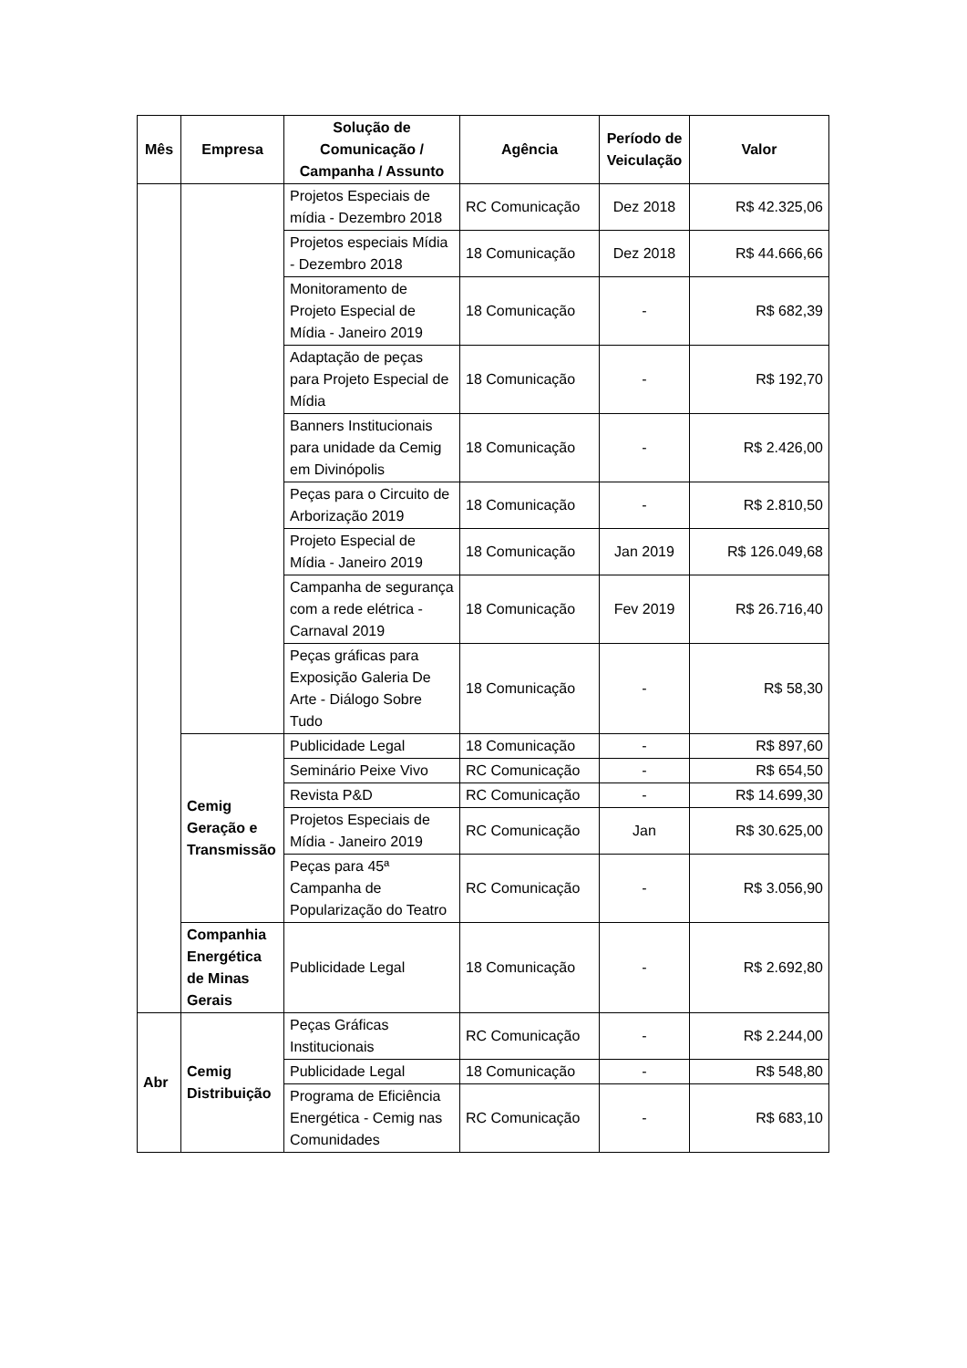| Mês | Empresa | Solução de Comunicação / Campanha / Assunto | Agência | Período de Veiculação | Valor |
| --- | --- | --- | --- | --- | --- |
| | | Projetos Especiais de mídia - Dezembro 2018 | RC Comunicação | Dez 2018 | R$ 42.325,06 |
| | | Projetos especiais Mídia - Dezembro 2018 | 18 Comunicação | Dez 2018 | R$ 44.666,66 |
| | | Monitoramento de Projeto Especial de Mídia - Janeiro 2019 | 18 Comunicação | - | R$ 682,39 |
| | | Adaptação de peças para Projeto Especial de Mídia | 18 Comunicação | - | R$ 192,70 |
| | | Banners Institucionais para unidade da Cemig em Divinópolis | 18 Comunicação | - | R$ 2.426,00 |
| | | Peças para o Circuito de Arborização 2019 | 18 Comunicação | - | R$ 2.810,50 |
| | | Projeto Especial de Mídia - Janeiro 2019 | 18 Comunicação | Jan 2019 | R$ 126.049,68 |
| | | Campanha de segurança com a rede elétrica - Carnaval 2019 | 18 Comunicação | Fev 2019 | R$ 26.716,40 |
| | | Peças gráficas para Exposição Galeria De Arte - Diálogo Sobre Tudo | 18 Comunicação | - | R$ 58,30 |
| | Cemig Geração e Transmissão | Publicidade Legal | 18 Comunicação | - | R$ 897,60 |
| | | Seminário Peixe Vivo | RC Comunicação | - | R$ 654,50 |
| | | Revista P&D | RC Comunicação | - | R$ 14.699,30 |
| | | Projetos Especiais de Mídia - Janeiro 2019 | RC Comunicação | Jan | R$ 30.625,00 |
| | | Peças para 45ª Campanha de Popularização do Teatro | RC Comunicação | - | R$ 3.056,90 |
| | Companhia Energética de Minas Gerais | Publicidade Legal | 18 Comunicação | - | R$ 2.692,80 |
| Abr | Cemig Distribuição | Peças Gráficas Institucionais | RC Comunicação | - | R$ 2.244,00 |
| | | Publicidade Legal | 18 Comunicação | - | R$ 548,80 |
| | | Programa de Eficiência Energética - Cemig nas Comunidades | RC Comunicação | - | R$ 683,10 |